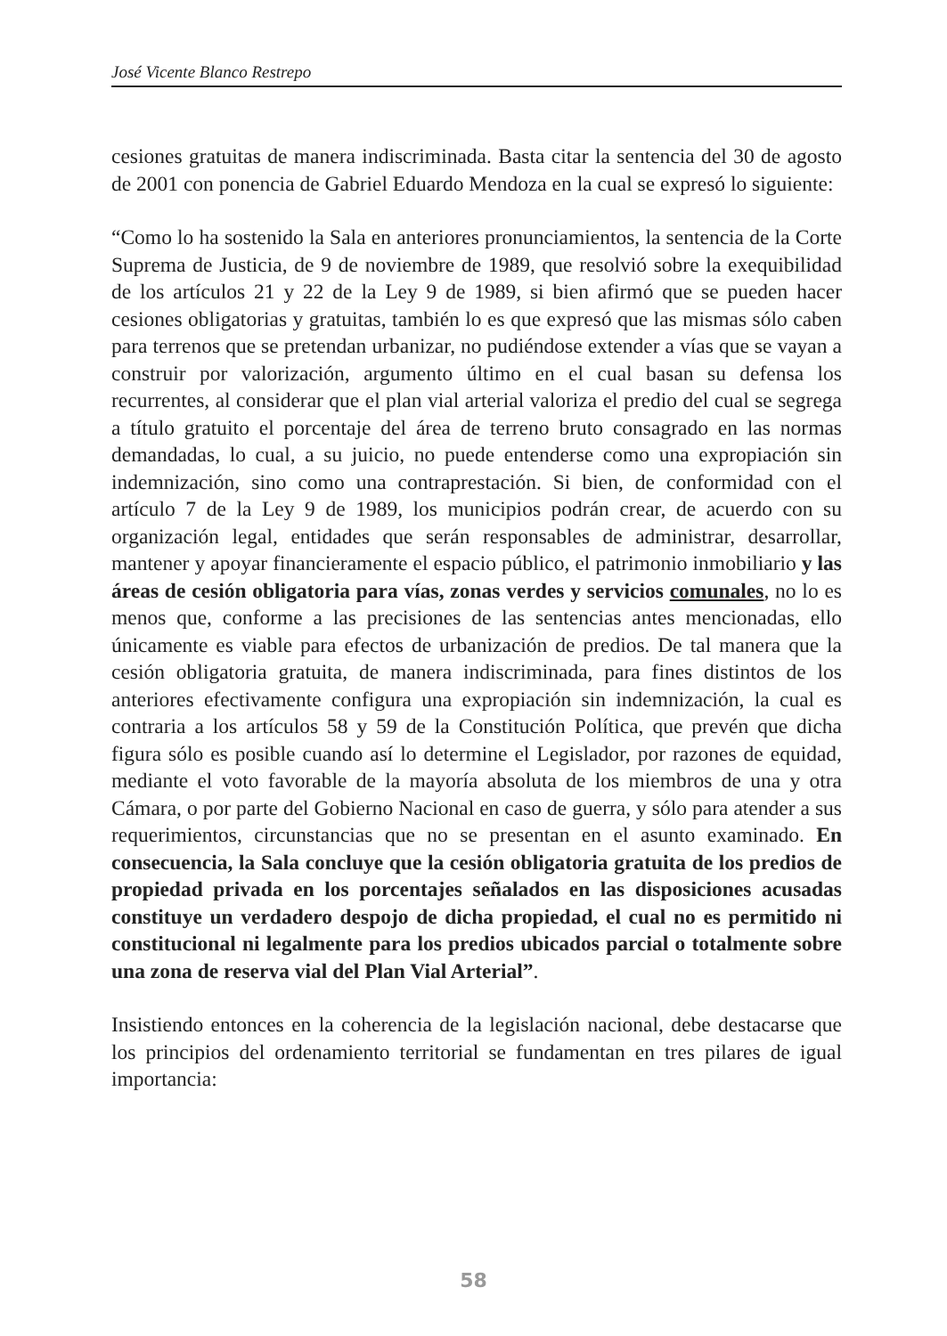José Vicente Blanco Restrepo
cesiones gratuitas de manera indiscriminada. Basta citar la sentencia del 30 de agosto de 2001 con ponencia de Gabriel Eduardo Mendoza en la cual se expresó lo siguiente:
“Como lo ha sostenido la Sala en anteriores pronunciamientos, la sentencia de la Corte Suprema de Justicia, de 9 de noviembre de 1989, que resolvió sobre la exequibilidad de los artículos 21 y 22 de la Ley 9 de 1989, si bien afirmó que se pueden hacer cesiones obligatorias y gratuitas, también lo es que expresó que las mismas sólo caben para terrenos que se pretendan urbanizar, no pudiéndose extender a vías que se vayan a construir por valorización, argumento último en el cual basan su defensa los recurrentes, al considerar que el plan vial arterial valoriza el predio del cual se segrega a título gratuito el porcentaje del área de terreno bruto consagrado en las normas demandadas, lo cual, a su juicio, no puede entenderse como una expropiación sin indemnización, sino como una contraprestación. Si bien, de conformidad con el artículo 7 de la Ley 9 de 1989, los municipios podrán crear, de acuerdo con su organización legal, entidades que serán responsables de administrar, desarrollar, mantener y apoyar financieramente el espacio público, el patrimonio inmobiliario y las áreas de cesión obligatoria para vías, zonas verdes y servicios comunales, no lo es menos que, conforme a las precisiones de las sentencias antes mencionadas, ello únicamente es viable para efectos de urbanización de predios. De tal manera que la cesión obligatoria gratuita, de manera indiscriminada, para fines distintos de los anteriores efectivamente configura una expropiación sin indemnización, la cual es contraria a los artículos 58 y 59 de la Constitución Política, que prevén que dicha figura sólo es posible cuando así lo determine el Legislador, por razones de equidad, mediante el voto favorable de la mayoría absoluta de los miembros de una y otra Cámara, o por parte del Gobierno Nacional en caso de guerra, y sólo para atender a sus requerimientos, circunstancias que no se presentan en el asunto examinado. En consecuencia, la Sala concluye que la cesión obligatoria gratuita de los predios de propiedad privada en los porcentajes señalados en las disposiciones acusadas constituye un verdadero despojo de dicha propiedad, el cual no es permitido ni constitucional ni legalmente para los predios ubicados parcial o totalmente sobre una zona de reserva vial del Plan Vial Arterial”.
Insistiendo entonces en la coherencia de la legislación nacional, debe destacarse que los principios del ordenamiento territorial se fundamentan en tres pilares de igual importancia:
58